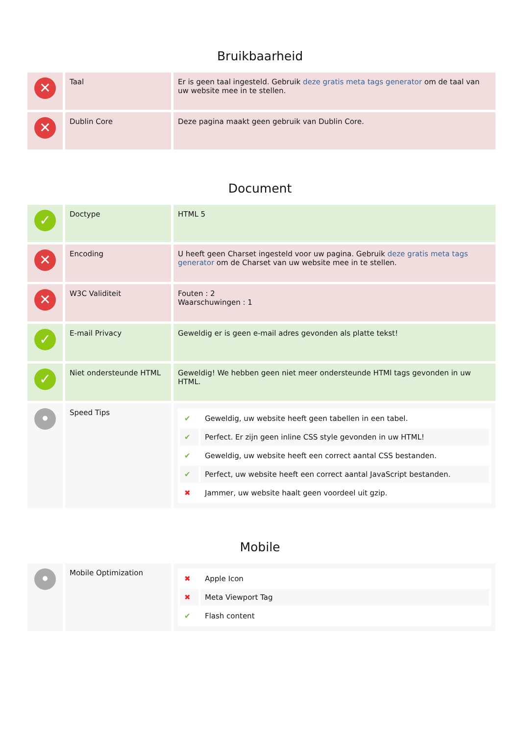Bruikbaarheid
| ✕ | Taal | Er is geen taal ingesteld. Gebruik deze gratis meta tags generator om de taal van uw website mee in te stellen. |
| ✕ | Dublin Core | Deze pagina maakt geen gebruik van Dublin Core. |
Document
| ✓ | Doctype | HTML 5 |
| ✕ | Encoding | U heeft geen Charset ingesteld voor uw pagina. Gebruik deze gratis meta tags generator om de Charset van uw website mee in te stellen. |
| ✕ | W3C Validiteit | Fouten : 2 Waarschuwingen : 1 |
| ✓ | E-mail Privacy | Geweldig er is geen e-mail adres gevonden als platte tekst! |
| ✓ | Niet ondersteunde HTML | Geweldig! We hebben geen niet meer ondersteunde HTMl tags gevonden in uw HTML. |
| • | Speed Tips | / ✔ / Geweldig, uw website heeft geen tabellen in een tabel. / / ✔ / Perfect. Er zijn geen inline CSS style gevonden in uw HTML! / / ✔ / Geweldig, uw website heeft een correct aantal CSS bestanden. / / ✔ / Perfect, uw website heeft een correct aantal JavaScript bestanden. / / ✖ / Jammer, uw website haalt geen voordeel uit gzip. / |
Mobile
| • | Mobile Optimization | / ✖ / Apple Icon / / ✖ / Meta Viewport Tag / / ✔ / Flash content / |